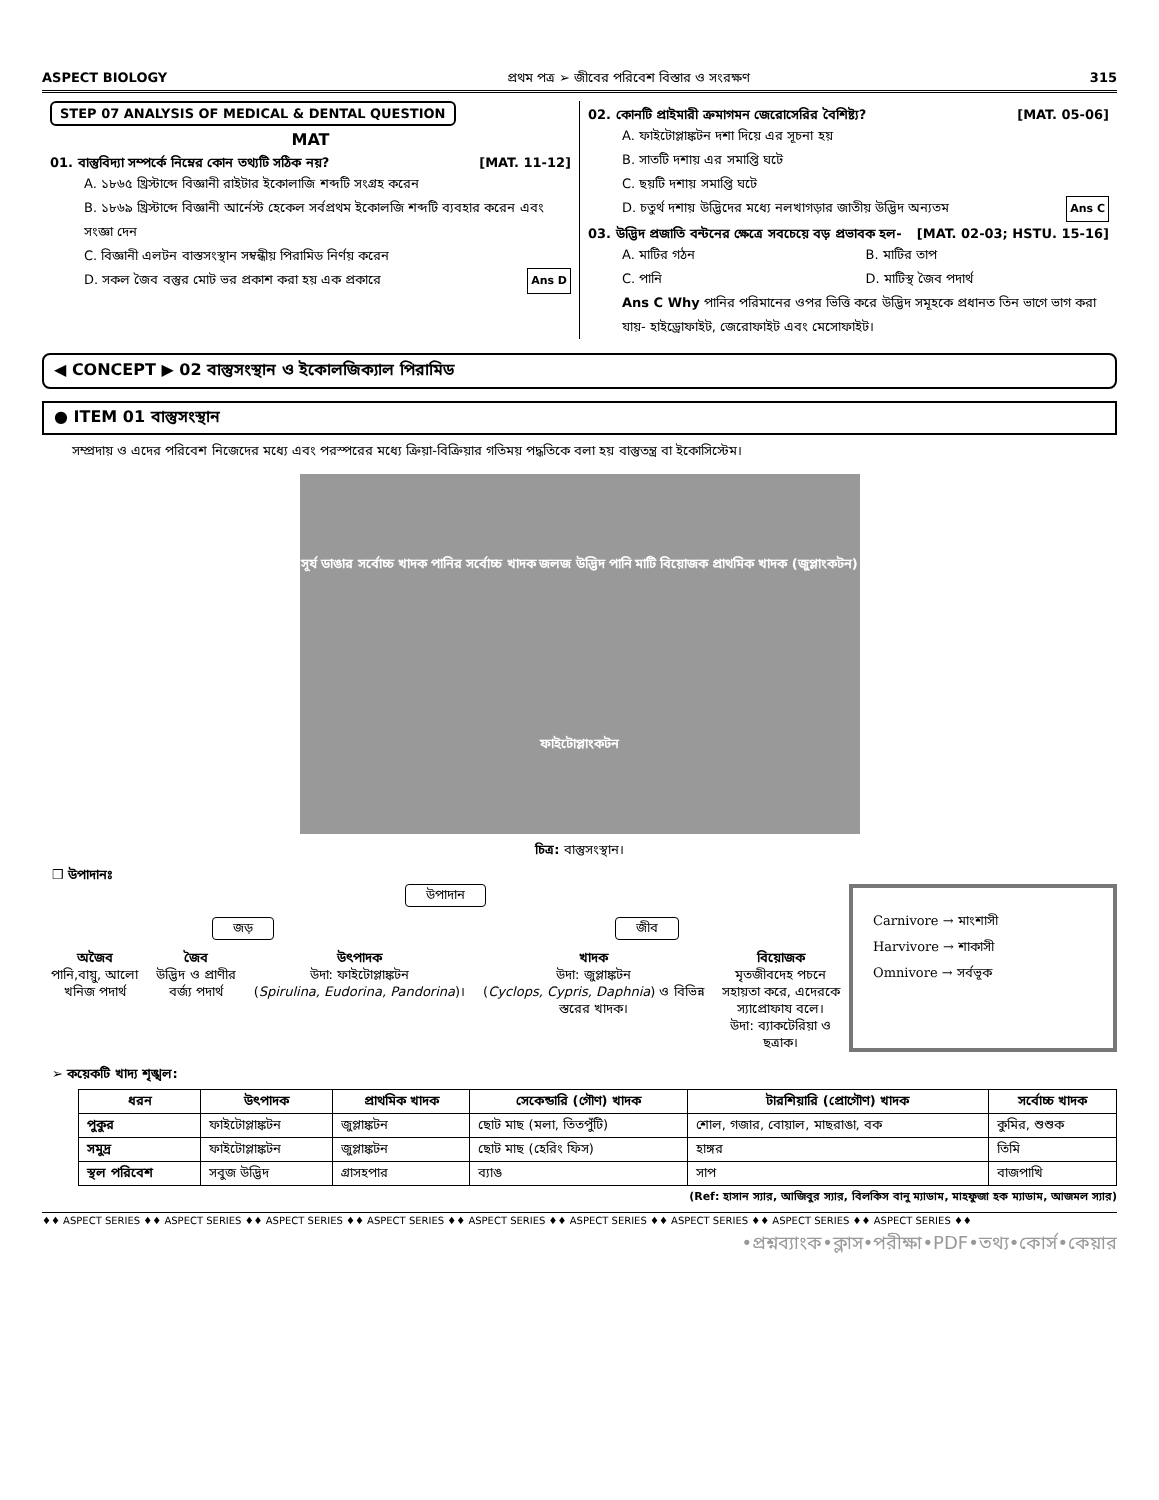ASPECT BIOLOGY প্রথম পত্র ➢ জীবের পরিবেশ বিস্তার ও সংরক্ষণ 315
STEP 07 ANALYSIS OF MEDICAL & DENTAL QUESTION
MAT
01. বাস্তুবিদ্যা সম্পর্কে নিম্নের কোন তথ্যটি সঠিক নয়? [MAT. 11-12]
A. ১৮৬৫ খ্রিস্টাব্দে বিজ্ঞানী রাইটার ইকোলাজি শব্দটি সংগ্রহ করেন
B. ১৮৬৯ খ্রিস্টাব্দে বিজ্ঞানী আর্নেস্ট হেকেল সর্বপ্রথম ইকোলজি শব্দটি ব্যবহার করেন এবং সংজ্ঞা দেন
C. বিজ্ঞানী এলটন বাস্তসংস্থান সম্বন্ধীয় পিরামিড নির্ণয় করেন
D. সকল জৈব বস্তুর মোট ভর প্রকাশ করা হয় এক প্রকারে Ans D
02. কোনটি প্রাইমারী ক্রমাগমন জেরোসেরির বৈশিষ্ট্য? [MAT. 05-06]
A. ফাইটোপ্লাঙ্কটন দশা দিয়ে এর সূচনা হয়
B. সাতটি দশায় এর সমাপ্তি ঘটে
C. ছয়টি দশায় সমাপ্তি ঘটে
D. চতুর্থ দশায় উদ্ভিদের মধ্যে নলখাগড়ার জাতীয় উদ্ভিদ অন্যতম Ans C
03. উদ্ভিদ প্রজাতি বন্টনের ক্ষেত্রে সবচেয়ে বড় প্রভাবক হল- [MAT. 02-03; HSTU. 15-16]
A. মাটির গঠন B. মাটির তাপ C. পানি D. মাটিস্থ জৈব পদার্থ
Ans C Why পানির পরিমানের ওপর ভিত্তি করে উদ্ভিদ সমূহকে প্রধানত তিন ভাগে ভাগ করা যায়- হাইড্রোফাইট, জেরোফাইট এবং মেসোফাইট।
◀ CONCEPT ▶ 02 বাস্তুসংস্থান ও ইকোলজিক্যাল পিরামিড
● ITEM 01 বাস্তুসংস্থান
সম্প্রদায় ও এদের পরিবেশ নিজেদের মধ্যে এবং পরস্পরের মধ্যে ক্রিয়া-বিক্রিয়ার গতিময় পদ্ধতিকে বলা হয় বাস্তুতন্ত্র বা ইকোসিস্টেম।
সূর্য ডাঙার সর্বোচ্চ খাদক পানির সর্বোচ্চ খাদক জলজ উদ্ভিদ পানি মাটি বিয়োজক প্রাথমিক খাদক (জুপ্লাংকটন) ফাইটোপ্লাংকটন
চিত্র: বাস্তুসংস্থান।
❒ উপাদানঃ
উপাদান
জড় জীব
অজৈব
পানি,বায়ু, আলো
খনিজ পদার্থ
জৈব
উদ্ভিদ ও প্রাণীর
বর্জ্য পদার্থ
উৎপাদক
উদা: ফাইটোপ্লাঙ্কটন
(Spirulina, Eudorina, Pandorina)।
খাদক
উদা: জুপ্লাঙ্কটন
(Cyclops, Cypris, Daphnia) ও বিভিন্ন
স্তরের খাদক।
বিয়োজক
মৃতজীবদেহ পচনে
সহায়তা করে, এদেরকে
স্যাপ্রোফায বলে।
উদা: ব্যাকটেরিয়া ও
ছত্রাক।
Carnivore → মাংশাসী
Harvivore → শাকাসী
Omnivore → সর্বভূক
➢ কয়েকটি খাদ্য শৃঙ্খল:
| ধরন | উৎপাদক | প্রাথমিক খাদক | সেকেন্ডারি (গৌণ) খাদক | টারশিয়ারি (প্রোগৌণ) খাদক | সর্বোচ্চ খাদক |
| --- | --- | --- | --- | --- | --- |
| পুকুর | ফাইটোপ্লাঙ্কটন | জুপ্লাঙ্কটন | ছোট মাছ (মলা, তিতপুঁটি) | শোল, গজার, বোয়াল, মাছরাঙা, বক | কুমির, শুশুক |
| সমুদ্র | ফাইটোপ্লাঙ্কটন | জুপ্লাঙ্কটন | ছোট মাছ (হেরিং ফিস) | হাঙ্গর | তিমি |
| স্থল পরিবেশ | সবুজ উদ্ভিদ | গ্রাসহপার | ব্যাঙ | সাপ | বাজপাখি |
(Ref: হাসান স্যার, আজিবুর স্যার, বিলকিস বানু ম্যাডাম, মাহফুজা হক ম্যাডাম, আজমল স্যার)
♦♦ ASPECT SERIES ♦♦ ASPECT SERIES ♦♦ ASPECT SERIES ♦♦ ASPECT SERIES ♦♦ ASPECT SERIES ♦♦ ASPECT SERIES ♦♦ ASPECT SERIES ♦♦ ASPECT SERIES ♦♦ ASPECT SERIES ♦♦
•প্রশ্নব্যাংক•ক্লাস•পরীক্ষা•PDF•তথ্য•কোর্স•কেয়ার